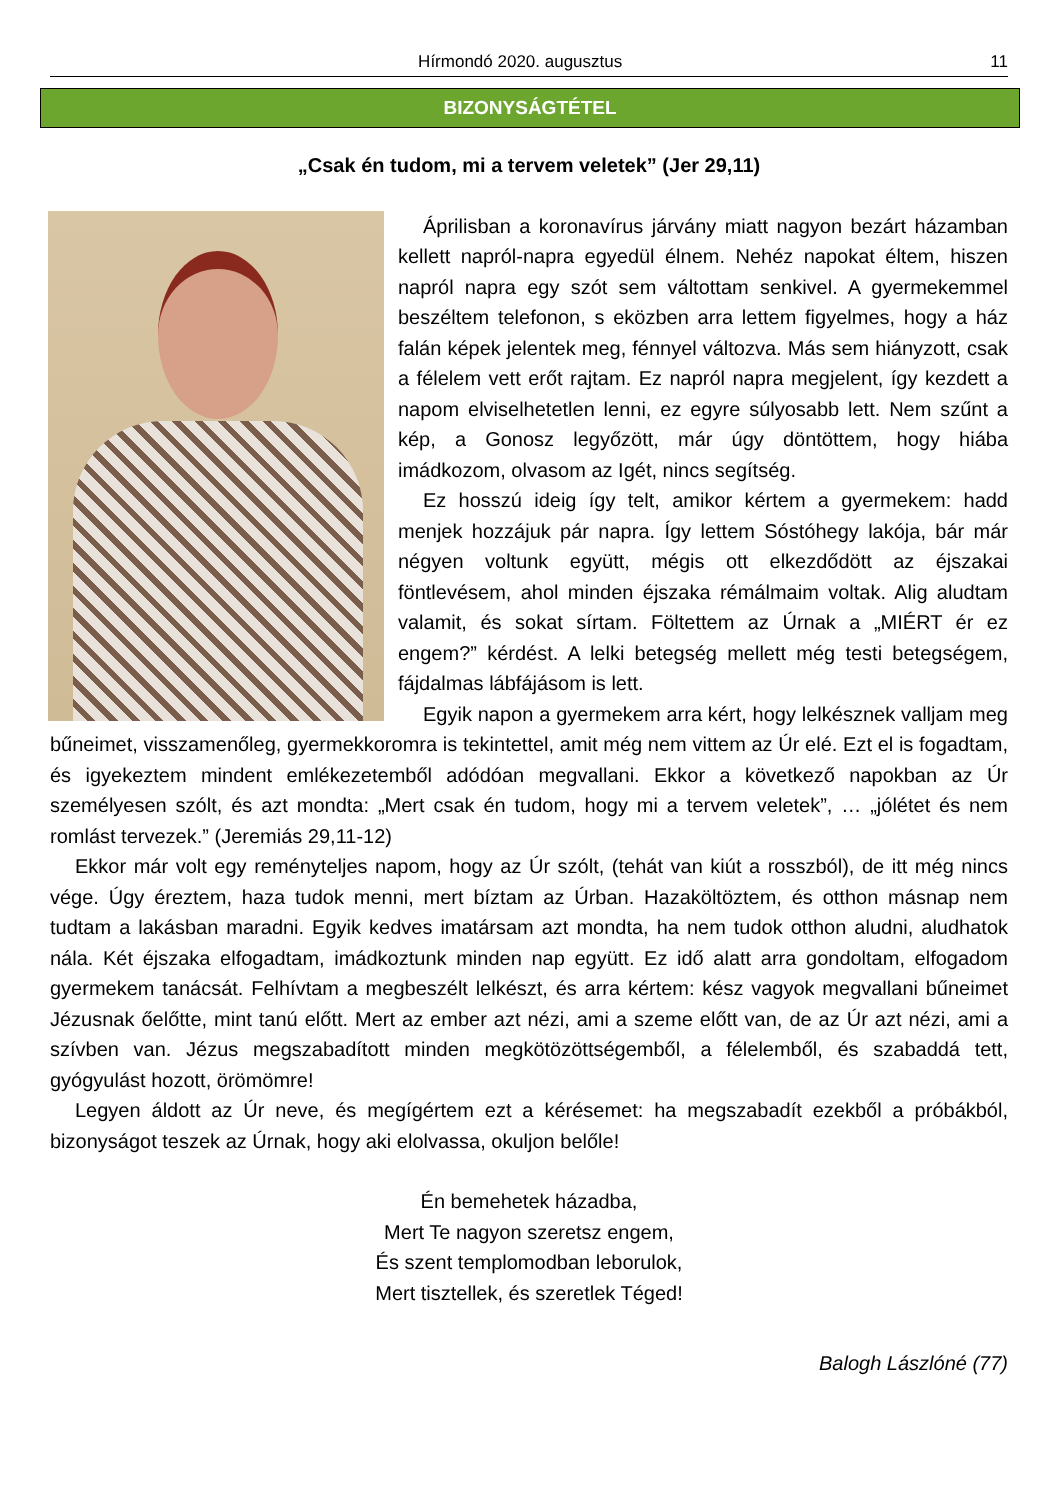Hírmondó 2020. augusztus 11
BIZONYSÁGTÉTEL
„Csak én tudom, mi a tervem veletek” (Jer 29,11)
Áprilisban a koronavírus járvány miatt nagyon bezárt házamban kellett napról-napra egyedül élnem. Nehéz napokat éltem, hiszen napról napra egy szót sem váltottam senkivel. A gyermekemmel beszéltem telefonon, s eközben arra lettem figyelmes, hogy a ház falán képek jelentek meg, fénnyel változva. Más sem hiányzott, csak a félelem vett erőt rajtam. Ez napról napra megjelent, így kezdett a napom elviselhetetlen lenni, ez egyre súlyosabb lett. Nem szűnt a kép, a Gonosz legyőzött, már úgy döntöttem, hogy hiába imádkozom, olvasom az Igét, nincs segítség.
Ez hosszú ideig így telt, amikor kértem a gyermekem: hadd menjek hozzájuk pár napra. Így lettem Sóstóhegy lakója, bár már négyen voltunk együtt, mégis ott elkezdődött az éjszakai föntlevésem, ahol minden éjszaka rémálmaim voltak. Alig aludtam valamit, és sokat sírtam. Föltettem az Úrnak a „MIÉRT ér ez engem?” kérdést. A lelki betegség mellett még testi betegségem, fájdalmas lábfájásom is lett.
Egyik napon a gyermekem arra kért, hogy lelkésznek valljam meg bűneimet, visszamenőleg, gyermekkoromra is tekintettel, amit még nem vittem az Úr elé. Ezt el is fogadtam, és igyekeztem mindent emlékezetemből adódóan megvallani. Ekkor a következő napokban az Úr személyesen szólt, és azt mondta: „Mert csak én tudom, hogy mi a tervem veletek”, … „jólétet és nem romlást tervezek.” (Jeremiás 29,11-12)
Ekkor már volt egy reményteljes napom, hogy az Úr szólt, (tehát van kiút a rosszból), de itt még nincs vége. Úgy éreztem, haza tudok menni, mert bíztam az Úrban. Hazaköltöztem, és otthon másnap nem tudtam a lakásban maradni. Egyik kedves imatársam azt mondta, ha nem tudok otthon aludni, aludhatok nála. Két éjszaka elfogadtam, imádkoztunk minden nap együtt. Ez idő alatt arra gondoltam, elfogadom gyermekem tanácsát. Felhívtam a megbeszélt lelkészt, és arra kértem: kész vagyok megvallani bűneimet Jézusnak őelőtte, mint tanú előtt. Mert az ember azt nézi, ami a szeme előtt van, de az Úr azt nézi, ami a szívben van. Jézus megszabadított minden megkötözöttségemből, a félelemből, és szabaddá tett, gyógyulást hozott, örömömre!
Legyen áldott az Úr neve, és megígértem ezt a kérésemet: ha megszabadít ezekből a próbákból, bizonyságot teszek az Úrnak, hogy aki elolvassa, okuljon belőle!
Én bemehetek házadba,
Mert Te nagyon szeretsz engem,
És szent templomodban leborulok,
Mert tisztellek, és szeretlek Téged!
Balogh Lászlóné (77)